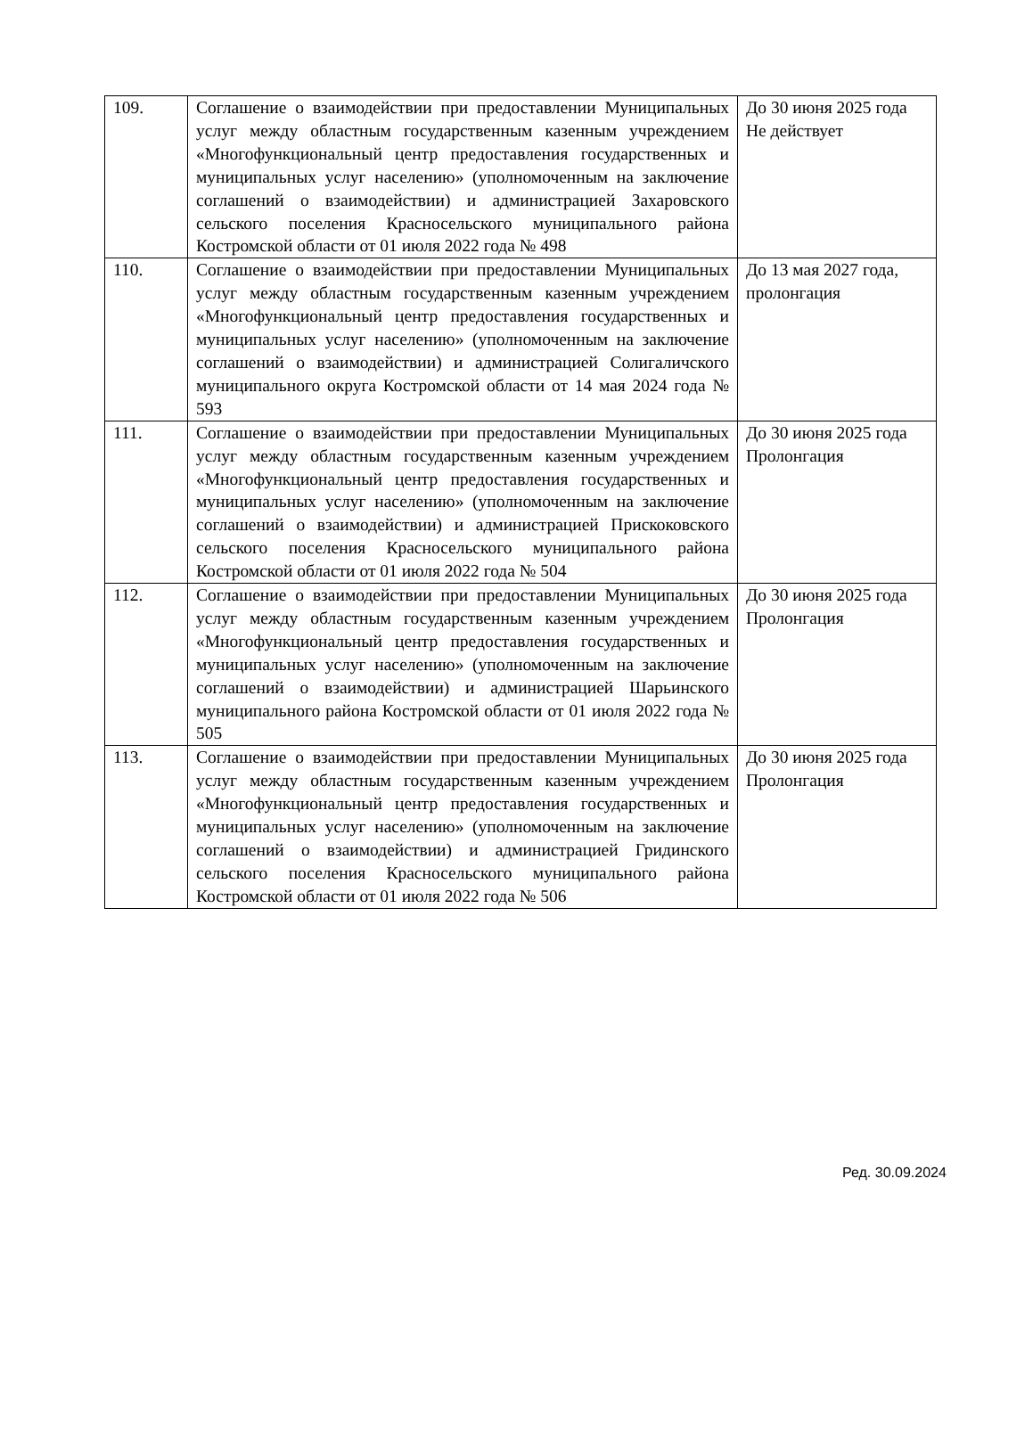| 109. | Соглашение о взаимодействии при предоставлении Муниципальных услуг между областным государственным казенным учреждением «Многофункциональный центр предоставления государственных и муниципальных услуг населению» (уполномоченным на заключение соглашений о взаимодействии) и администрацией Захаровского сельского поселения Красносельского муниципального района Костромской области от 01 июля 2022 года № 498 | До 30 июня 2025 года Не действует |
| 110. | Соглашение о взаимодействии при предоставлении Муниципальных услуг между областным государственным казенным учреждением «Многофункциональный центр предоставления государственных и муниципальных услуг населению» (уполномоченным на заключение соглашений о взаимодействии) и администрацией Солигаличского муниципального округа Костромской области от 14 мая 2024 года № 593 | До 13 мая 2027 года, пролонгация |
| 111. | Соглашение о взаимодействии при предоставлении Муниципальных услуг между областным государственным казенным учреждением «Многофункциональный центр предоставления государственных и муниципальных услуг населению» (уполномоченным на заключение соглашений о взаимодействии) и администрацией Прискоковского сельского поселения Красносельского муниципального района Костромской области от 01 июля 2022 года № 504 | До 30 июня 2025 года Пролонгация |
| 112. | Соглашение о взаимодействии при предоставлении Муниципальных услуг между областным государственным казенным учреждением «Многофункциональный центр предоставления государственных и муниципальных услуг населению» (уполномоченным на заключение соглашений о взаимодействии) и администрацией Шарьинского муниципального района Костромской области от 01 июля 2022 года № 505 | До 30 июня 2025 года Пролонгация |
| 113. | Соглашение о взаимодействии при предоставлении Муниципальных услуг между областным государственным казенным учреждением «Многофункциональный центр предоставления государственных и муниципальных услуг населению» (уполномоченным на заключение соглашений о взаимодействии) и администрацией Гридинского сельского поселения Красносельского муниципального района Костромской области от 01 июля 2022 года № 506 | До 30 июня 2025 года Пролонгация |
Ред. 30.09.2024